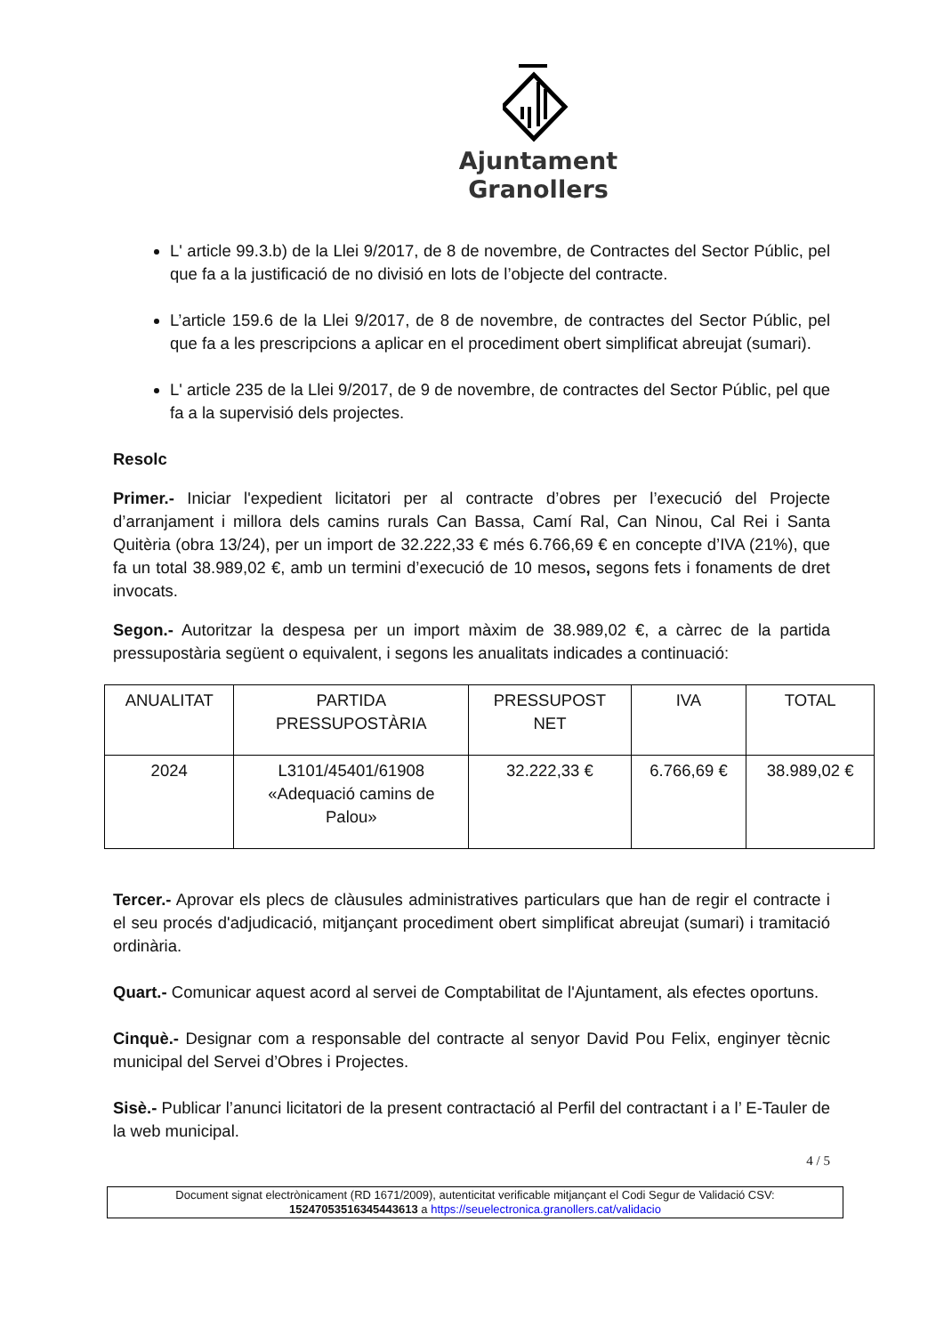Ajuntament
Granollers
L' article 99.3.b) de la Llei 9/2017, de 8 de novembre, de Contractes del Sector Públic, pel que fa a la justificació de no divisió en lots de l’objecte del contracte.
L’article 159.6 de la Llei 9/2017, de 8 de novembre, de contractes del Sector Públic, pel que fa a les prescripcions a aplicar en el procediment obert simplificat abreujat (sumari).
L' article 235 de la Llei 9/2017, de 9 de novembre, de contractes del Sector Públic, pel que fa a la supervisió dels projectes.
Resolc
Primer.- Iniciar l'expedient licitatori per al contracte d’obres per l’execució del Projecte d’arranjament i millora dels camins rurals Can Bassa, Camí Ral, Can Ninou, Cal Rei i Santa Quitèria (obra 13/24), per un import de 32.222,33 € més 6.766,69 € en concepte d’IVA (21%), que fa un total 38.989,02 €, amb un termini d’execució de 10 mesos, segons fets i fonaments de dret invocats.
Segon.- Autoritzar la despesa per un import màxim de 38.989,02 €, a càrrec de la partida pressupostària següent o equivalent, i segons les anualitats indicades a continuació:
| ANUALITAT | PARTIDA PRESSUPOSTÀRIA | PRESSUPOST NET | IVA | TOTAL |
| 2024 | L3101/45401/61908 «Adequació camins de Palou» | 32.222,33 € | 6.766,69 € | 38.989,02 € |
Tercer.- Aprovar els plecs de clàusules administratives particulars que han de regir el contracte i el seu procés d'adjudicació, mitjançant procediment obert simplificat abreujat (sumari) i tramitació ordinària.
Quart.- Comunicar aquest acord al servei de Comptabilitat de l'Ajuntament, als efectes oportuns.
Cinquè.- Designar com a responsable del contracte al senyor David Pou Felix, enginyer tècnic municipal del Servei d’Obres i Projectes.
Sisè.- Publicar l’anunci licitatori de la present contractació al Perfil del contractant i a l’ E-Tauler de la web municipal.
4 / 5
Document signat electrònicament (RD 1671/2009), autenticitat verificable mitjançant el Codi Segur de Validació CSV:
15247053516345443613 a https://seuelectronica.granollers.cat/validacio